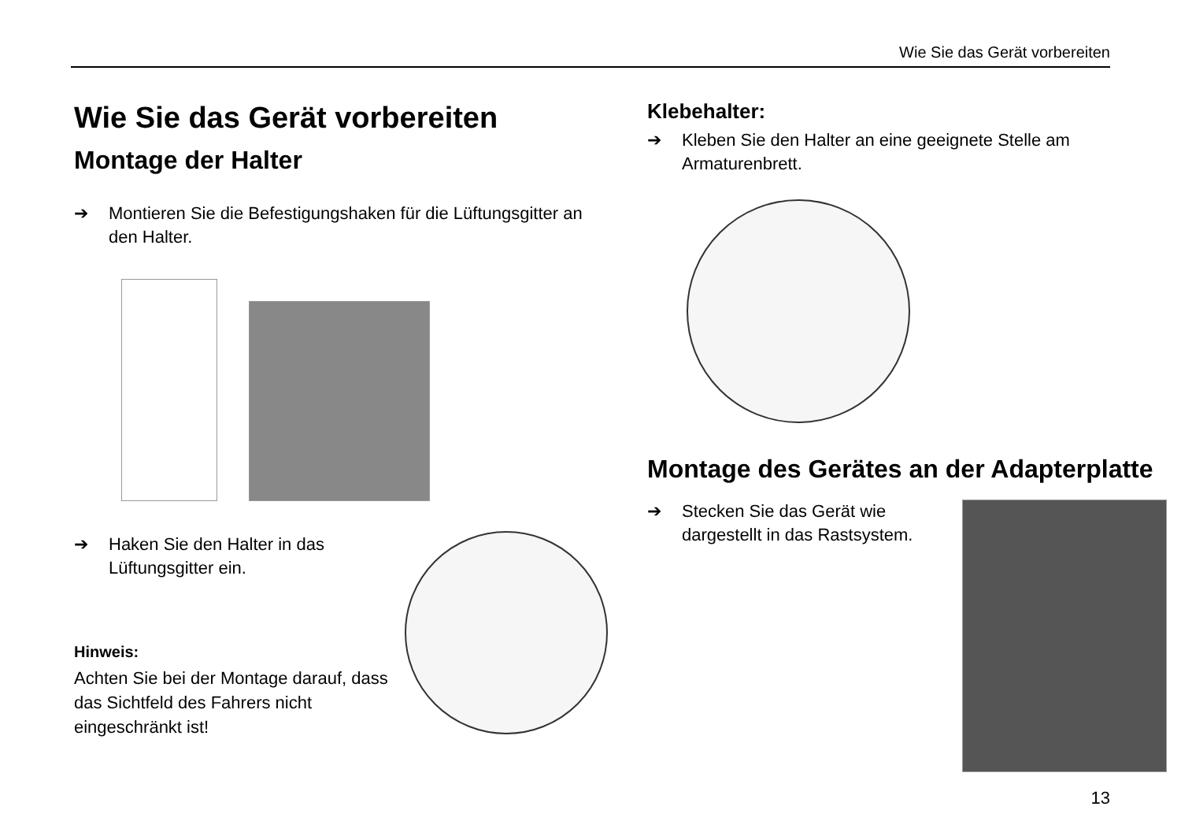Wie Sie das Gerät vorbereiten
Wie Sie das Gerät vorbereiten
Montage der Halter
➔ Montieren Sie die Befestigungshaken für die Lüftungsgitter an den Halter.
➔ Haken Sie den Halter in das Lüftungsgitter ein.
Hinweis:
Achten Sie bei der Montage darauf, dass das Sichtfeld des Fahrers nicht eingeschränkt ist!
Klebehalter:
➔ Kleben Sie den Halter an eine geeignete Stelle am Armaturenbrett.
Montage des Gerätes an der Adapterplatte
➔ Stecken Sie das Gerät wie dargestellt in das Rastsystem.
13